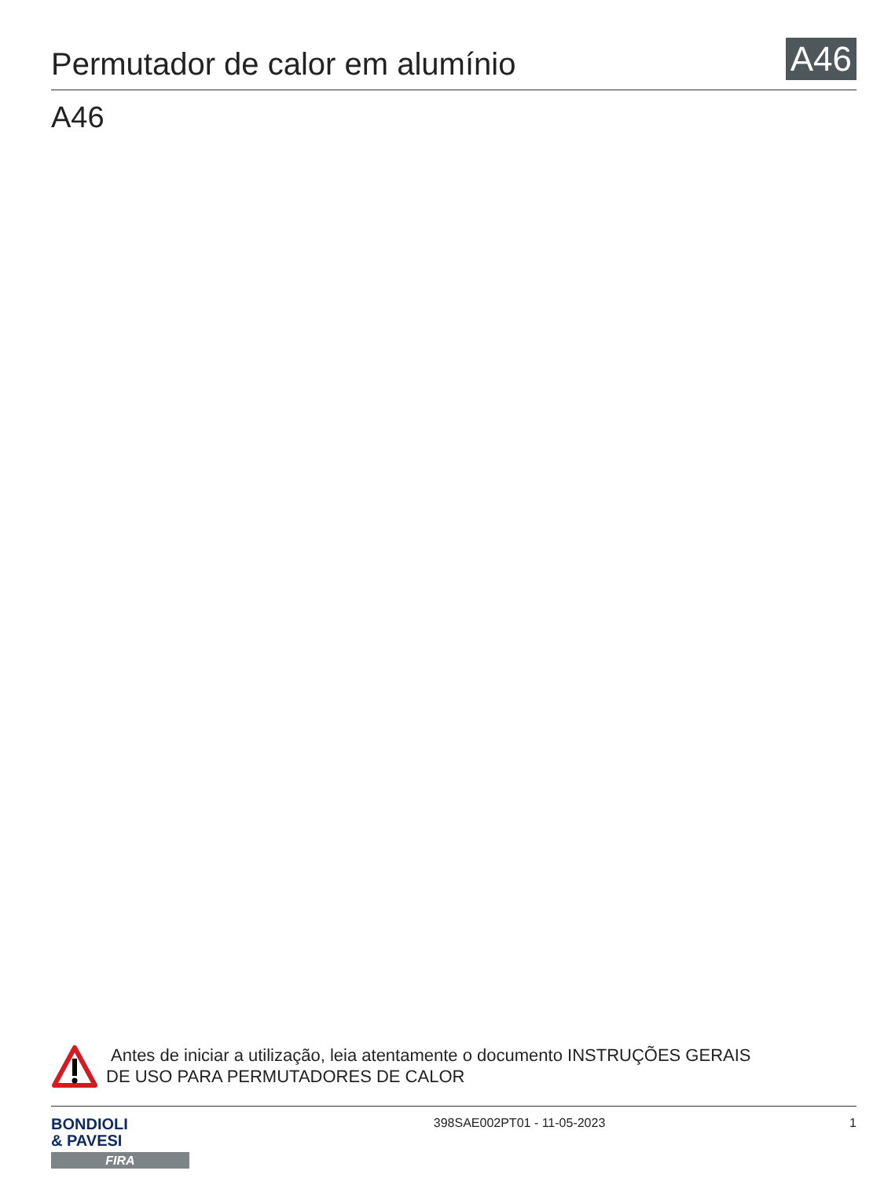Permutador de calor em alumínio
A46
A46
Antes de iniciar a utilização, leia atentamente o documento INSTRUÇÕES GERAIS
DE USO PARA PERMUTADORES DE CALOR
BONDIOLI
& PAVESI
FIRA
398SAE002PT01 - 11-05-2023 1